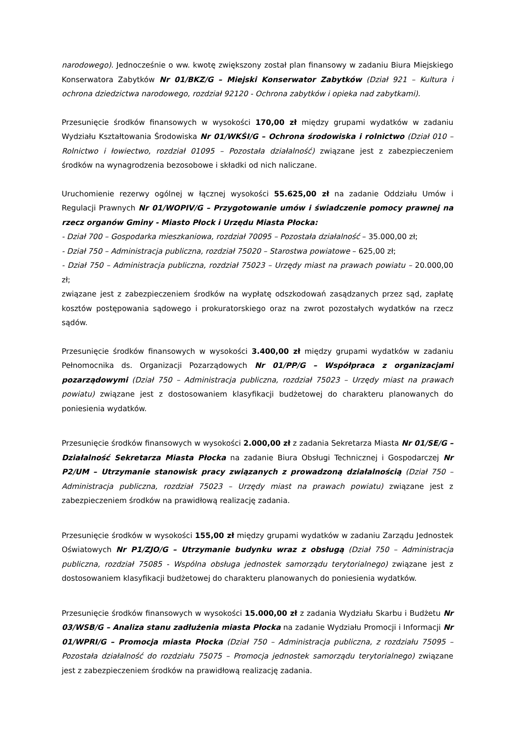narodowego). Jednocześnie o ww. kwotę zwiększony został plan finansowy w zadaniu Biura Miejskiego Konserwatora Zabytków Nr 01/BKZ/G – Miejski Konserwator Zabytków (Dział 921 – Kultura i ochrona dziedzictwa narodowego, rozdział 92120 - Ochrona zabytków i opieka nad zabytkami).
Przesunięcie środków finansowych w wysokości 170,00 zł między grupami wydatków w zadaniu Wydziału Kształtowania Środowiska Nr 01/WKŚI/G – Ochrona środowiska i rolnictwo (Dział 010 – Rolnictwo i łowiectwo, rozdział 01095 – Pozostała działalność) związane jest z zabezpieczeniem środków na wynagrodzenia bezosobowe i składki od nich naliczane.
Uruchomienie rezerwy ogólnej w łącznej wysokości 55.625,00 zł na zadanie Oddziału Umów i Regulacji Prawnych Nr 01/WOPIV/G – Przygotowanie umów i świadczenie pomocy prawnej na rzecz organów Gminy - Miasto Płock i Urzędu Miasta Płocka:
- Dział 700 – Gospodarka mieszkaniowa, rozdział 70095 – Pozostała działalność – 35.000,00 zł;
- Dział 750 – Administracja publiczna, rozdział 75020 – Starostwa powiatowe – 625,00 zł;
- Dział 750 – Administracja publiczna, rozdział 75023 – Urzędy miast na prawach powiatu – 20.000,00 zł;
związane jest z zabezpieczeniem środków na wypłatę odszkodowań zasądzanych przez sąd, zapłatę kosztów postępowania sądowego i prokuratorskiego oraz na zwrot pozostałych wydatków na rzecz sądów.
Przesunięcie środków finansowych w wysokości 3.400,00 zł między grupami wydatków w zadaniu Pełnomocnika ds. Organizacji Pozarządowych Nr 01/PP/G – Współpraca z organizacjami pozarządowymi (Dział 750 – Administracja publiczna, rozdział 75023 – Urzędy miast na prawach powiatu) związane jest z dostosowaniem klasyfikacji budżetowej do charakteru planowanych do poniesienia wydatków.
Przesunięcie środków finansowych w wysokości 2.000,00 zł z zadania Sekretarza Miasta Nr 01/SE/G – Działalność Sekretarza Miasta Płocka na zadanie Biura Obsługi Technicznej i Gospodarczej Nr P2/UM – Utrzymanie stanowisk pracy związanych z prowadzoną działalnością (Dział 750 – Administracja publiczna, rozdział 75023 – Urzędy miast na prawach powiatu) związane jest z zabezpieczeniem środków na prawidłową realizację zadania.
Przesunięcie środków w wysokości 155,00 zł między grupami wydatków w zadaniu Zarządu Jednostek Oświatowych Nr P1/ZJO/G – Utrzymanie budynku wraz z obsługą (Dział 750 – Administracja publiczna, rozdział 75085 - Wspólna obsługa jednostek samorządu terytorialnego) związane jest z dostosowaniem klasyfikacji budżetowej do charakteru planowanych do poniesienia wydatków.
Przesunięcie środków finansowych w wysokości 15.000,00 zł z zadania Wydziału Skarbu i Budżetu Nr 03/WSB/G – Analiza stanu zadłużenia miasta Płocka na zadanie Wydziału Promocji i Informacji Nr 01/WPRI/G – Promocja miasta Płocka (Dział 750 – Administracja publiczna, z rozdziału 75095 – Pozostała działalność do rozdziału 75075 – Promocja jednostek samorządu terytorialnego) związane jest z zabezpieczeniem środków na prawidłową realizację zadania.